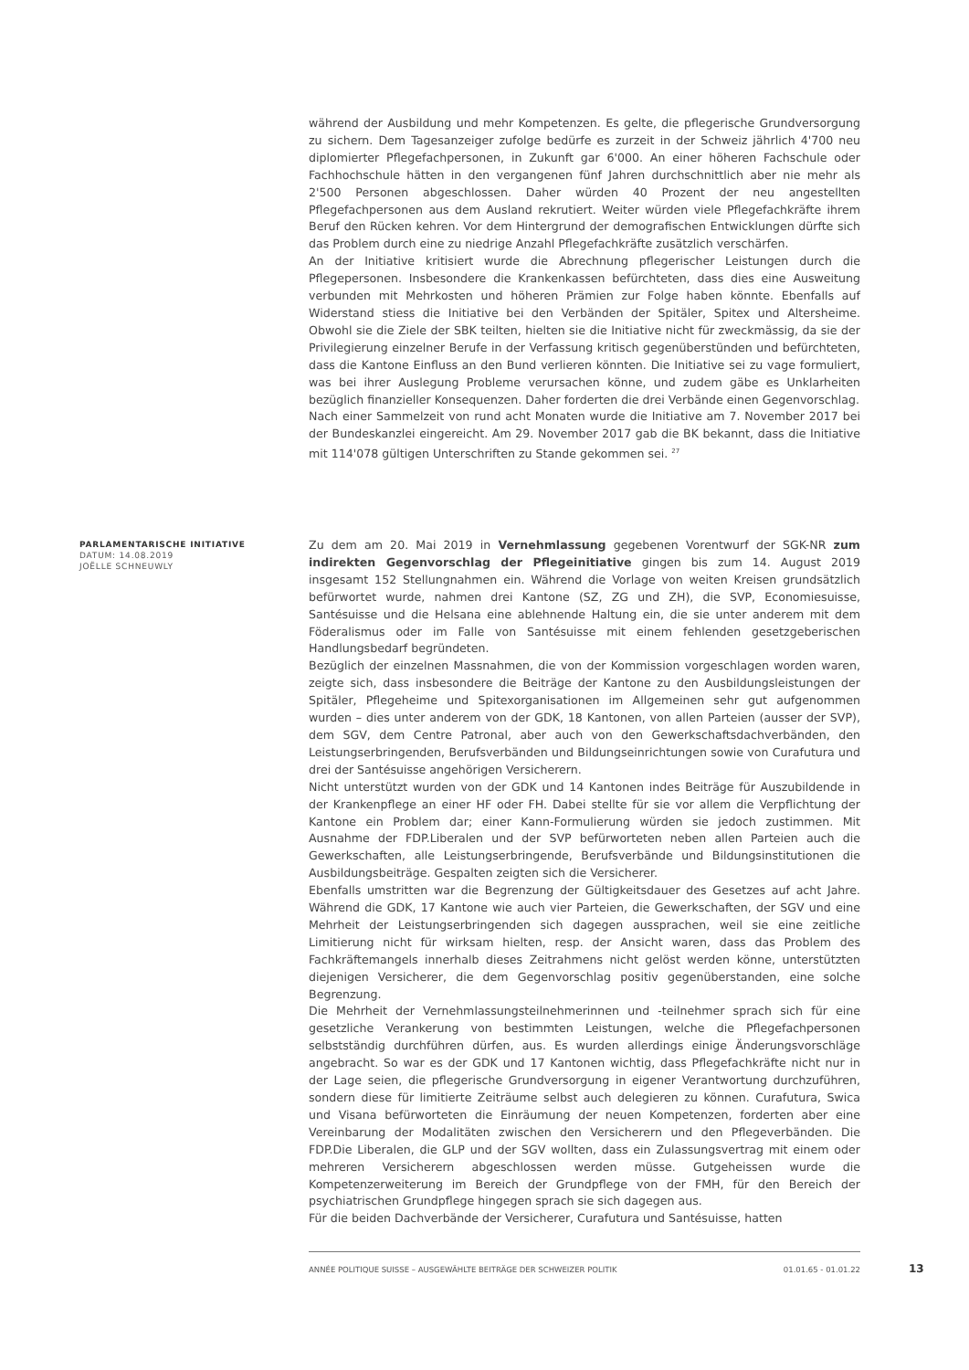während der Ausbildung und mehr Kompetenzen. Es gelte, die pflegerische Grundversorgung zu sichern. Dem Tagesanzeiger zufolge bedürfe es zurzeit in der Schweiz jährlich 4'700 neu diplomierter Pflegefachpersonen, in Zukunft gar 6'000. An einer höheren Fachschule oder Fachhochschule hätten in den vergangenen fünf Jahren durchschnittlich aber nie mehr als 2'500 Personen abgeschlossen. Daher würden 40 Prozent der neu angestellten Pflegefachpersonen aus dem Ausland rekrutiert. Weiter würden viele Pflegefachkräfte ihrem Beruf den Rücken kehren. Vor dem Hintergrund der demografischen Entwicklungen dürfte sich das Problem durch eine zu niedrige Anzahl Pflegefachkräfte zusätzlich verschärfen.
An der Initiative kritisiert wurde die Abrechnung pflegerischer Leistungen durch die Pflegepersonen. Insbesondere die Krankenkassen befürchteten, dass dies eine Ausweitung verbunden mit Mehrkosten und höheren Prämien zur Folge haben könnte. Ebenfalls auf Widerstand stiess die Initiative bei den Verbänden der Spitäler, Spitex und Altersheime. Obwohl sie die Ziele der SBK teilten, hielten sie die Initiative nicht für zweckmässig, da sie der Privilegierung einzelner Berufe in der Verfassung kritisch gegenüberstünden und befürchteten, dass die Kantone Einfluss an den Bund verlieren könnten. Die Initiative sei zu vage formuliert, was bei ihrer Auslegung Probleme verursachen könne, und zudem gäbe es Unklarheiten bezüglich finanzieller Konsequenzen. Daher forderten die drei Verbände einen Gegenvorschlag.
Nach einer Sammelzeit von rund acht Monaten wurde die Initiative am 7. November 2017 bei der Bundeskanzlei eingereicht. Am 29. November 2017 gab die BK bekannt, dass die Initiative mit 114'078 gültigen Unterschriften zu Stande gekommen sei. <sup>27</sup>
PARLAMENTARISCHE INITIATIVE
DATUM: 14.08.2019
JOËLLE SCHNEUWLY
Zu dem am 20. Mai 2019 in Vernehmlassung gegebenen Vorentwurf der SGK-NR zum indirekten Gegenvorschlag der Pflegeinitiative gingen bis zum 14. August 2019 insgesamt 152 Stellungnahmen ein. Während die Vorlage von weiten Kreisen grundsätzlich befürwortet wurde, nahmen drei Kantone (SZ, ZG und ZH), die SVP, Economiesuisse, Santésuisse und die Helsana eine ablehnende Haltung ein, die sie unter anderem mit dem Föderalismus oder im Falle von Santésuisse mit einem fehlenden gesetzgeberischen Handlungsbedarf begründeten.
Bezüglich der einzelnen Massnahmen, die von der Kommission vorgeschlagen worden waren, zeigte sich, dass insbesondere die Beiträge der Kantone zu den Ausbildungsleistungen der Spitäler, Pflegeheime und Spitexorganisationen im Allgemeinen sehr gut aufgenommen wurden – dies unter anderem von der GDK, 18 Kantonen, von allen Parteien (ausser der SVP), dem SGV, dem Centre Patronal, aber auch von den Gewerkschaftsdachverbänden, den Leistungserbringenden, Berufsverbänden und Bildungseinrichtungen sowie von Curafutura und drei der Santésuisse angehörigen Versicherern.
Nicht unterstützt wurden von der GDK und 14 Kantonen indes Beiträge für Auszubildende in der Krankenpflege an einer HF oder FH. Dabei stellte für sie vor allem die Verpflichtung der Kantone ein Problem dar; einer Kann-Formulierung würden sie jedoch zustimmen. Mit Ausnahme der FDP.Liberalen und der SVP befürworteten neben allen Parteien auch die Gewerkschaften, alle Leistungserbringende, Berufsverbände und Bildungsinstitutionen die Ausbildungsbeiträge. Gespalten zeigten sich die Versicherer.
Ebenfalls umstritten war die Begrenzung der Gültigkeitsdauer des Gesetzes auf acht Jahre. Während die GDK, 17 Kantone wie auch vier Parteien, die Gewerkschaften, der SGV und eine Mehrheit der Leistungserbringenden sich dagegen aussprachen, weil sie eine zeitliche Limitierung nicht für wirksam hielten, resp. der Ansicht waren, dass das Problem des Fachkräftemangels innerhalb dieses Zeitrahmens nicht gelöst werden könne, unterstützten diejenigen Versicherer, die dem Gegenvorschlag positiv gegenüberstanden, eine solche Begrenzung.
Die Mehrheit der Vernehmlassungsteilnehmerinnen und -teilnehmer sprach sich für eine gesetzliche Verankerung von bestimmten Leistungen, welche die Pflegefachpersonen selbstständig durchführen dürfen, aus. Es wurden allerdings einige Änderungsvorschläge angebracht. So war es der GDK und 17 Kantonen wichtig, dass Pflegefachkräfte nicht nur in der Lage seien, die pflegerische Grundversorgung in eigener Verantwortung durchzuführen, sondern diese für limitierte Zeiträume selbst auch delegieren zu können. Curafutura, Swica und Visana befürworteten die Einräumung der neuen Kompetenzen, forderten aber eine Vereinbarung der Modalitäten zwischen den Versicherern und den Pflegeverbänden. Die FDP.Die Liberalen, die GLP und der SGV wollten, dass ein Zulassungsvertrag mit einem oder mehreren Versicherern abgeschlossen werden müsse. Gutgeheissen wurde die Kompetenzerweiterung im Bereich der Grundpflege von der FMH, für den Bereich der psychiatrischen Grundpflege hingegen sprach sie sich dagegen aus.
Für die beiden Dachverbände der Versicherer, Curafutura und Santésuisse, hatten
ANNÉE POLITIQUE SUISSE – AUSGEWÄHLTE BEITRÄGE DER SCHWEIZER POLITIK 01.01.65 - 01.01.22
13